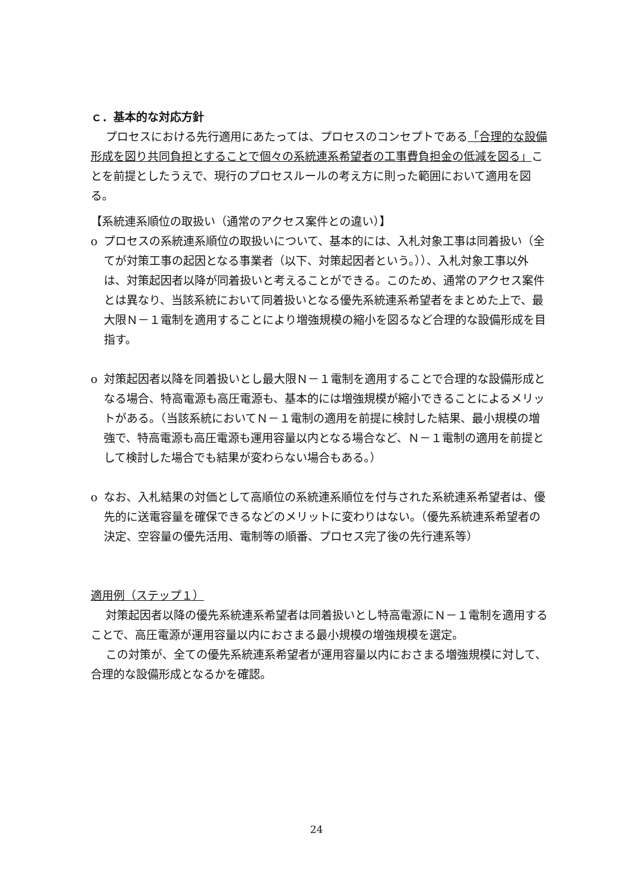ｃ．基本的な対応方針
プロセスにおける先行適用にあたっては、プロセスのコンセプトである「合理的な設備形成を図り共同負担とすることで個々の系統連系希望者の工事費負担金の低減を図る」ことを前提としたうえで、現行のプロセスルールの考え方に則った範囲において適用を図る。
【系統連系順位の取扱い（通常のアクセス案件との違い）】
o プロセスの系統連系順位の取扱いについて、基本的には、入札対象工事は同着扱い（全てが対策工事の起因となる事業者（以下、対策起因者という。））、入札対象工事以外は、対策起因者以降が同着扱いと考えることができる。このため、通常のアクセス案件とは異なり、当該系統において同着扱いとなる優先系統連系希望者をまとめた上で、最大限Ｎ－１電制を適用することにより増強規模の縮小を図るなど合理的な設備形成を目指す。
o 対策起因者以降を同着扱いとし最大限Ｎ－１電制を適用することで合理的な設備形成となる場合、特高電源も高圧電源も、基本的には増強規模が縮小できることによるメリットがある。（当該系統においてＮ－１電制の適用を前提に検討した結果、最小規模の増強で、特高電源も高圧電源も運用容量以内となる場合など、Ｎ－１電制の適用を前提として検討した場合でも結果が変わらない場合もある。）
o なお、入札結果の対価として高順位の系統連系順位を付与された系統連系希望者は、優先的に送電容量を確保できるなどのメリットに変わりはない。（優先系統連系希望者の決定、空容量の優先活用、電制等の順番、プロセス完了後の先行連系等）
適用例（ステップ１）
対策起因者以降の優先系統連系希望者は同着扱いとし特高電源にＮ－１電制を適用することで、高圧電源が運用容量以内におさまる最小規模の増強規模を選定。
この対策が、全ての優先系統連系希望者が運用容量以内におさまる増強規模に対して、合理的な設備形成となるかを確認。
24